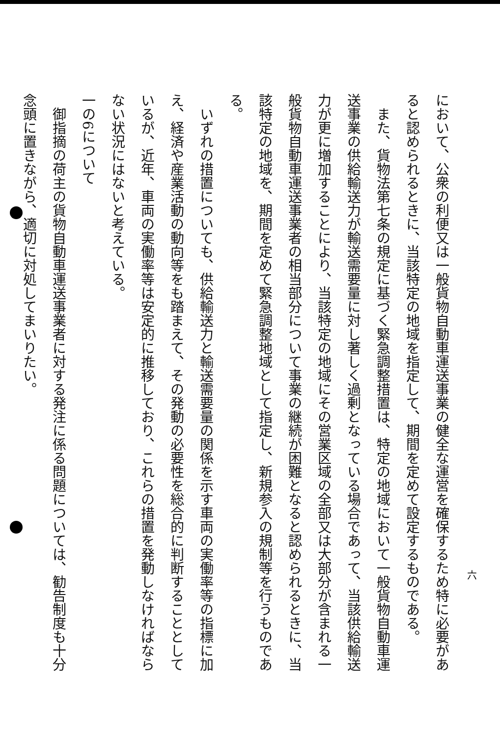六
において、公衆の利便又は一般貨物自動車運送事業の健全な運営を確保するため特に必要があると認められるときに、当該特定の地域を指定して、期間を定めて設定するものである。
　また、貨物法第七条の規定に基づく緊急調整措置は、特定の地域において一般貨物自動車運送事業の供給輸送力が輸送需要量に対し著しく過剰となっている場合であって、当該供給輸送力が更に増加することにより、当該特定の地域にその営業区域の全部又は大部分が含まれる一般貨物自動車運送事業者の相当部分について事業の継続が困難となると認められるときに、当該特定の地域を、期間を定めて緊急調整地域として指定し、新規参入の規制等を行うものである。
　いずれの措置についても、供給輸送力と輸送需要量の関係を示す車両の実働率等の指標に加え、経済や産業活動の動向等をも踏まえて、その発動の必要性を総合的に判断することとしているが、近年、車両の実働率等は安定的に推移しており、これらの措置を発動しなければならない状況にはないと考えている。
一の6について
　御指摘の荷主の貨物自動車運送事業者に対する発注に係る問題については、勧告制度も十分念頭に置きながら、適切に対処してまいりたい。